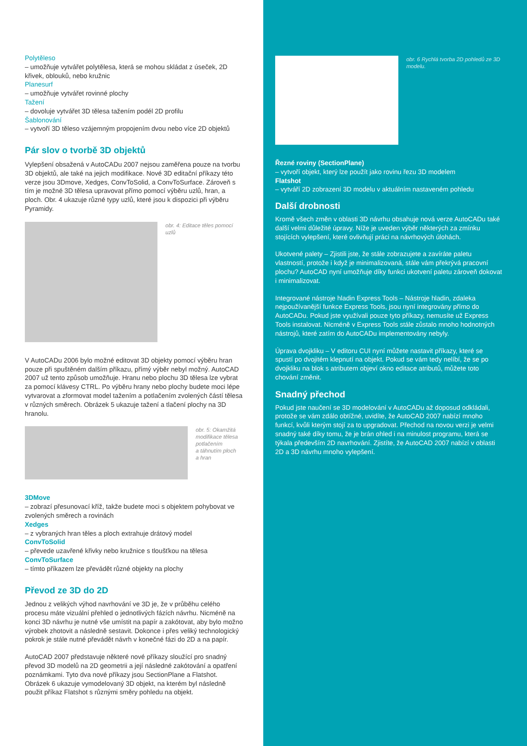Polytěleso
– umožňuje vytvářet polytělesa, která se mohou skládat z úseček, 2D křivek, oblouků, nebo kružnic
Planesurf
– umožňuje vytvářet rovinné plochy
Tažení
– dovoluje vytvářet 3D tělesa tažením podél 2D profilu
Šablonování
– vytvoří 3D těleso vzájemným propojením dvou nebo více 2D objektů
Pár slov o tvorbě 3D objektů
Vylepšení obsažená v AutoCADu 2007 nejsou zaměřena pouze na tvorbu 3D objektů, ale také na jejich modifikace. Nové 3D editační příkazy této verze jsou 3Dmove, Xedges, ConvToSolid, a ConvToSurface. Zároveň s tím je možné 3D tělesa upravovat přímo pomocí výběru uzlů, hran, a ploch. Obr. 4 ukazuje různé typy uzlů, které jsou k dispozici při výběru Pyramidy.
obr. 4: Editace těles pomocí uzlů
V AutoCADu 2006 bylo možné editovat 3D objekty pomocí výběru hran pouze při spuštěném dalším příkazu, přímý výběr nebyl možný. AutoCAD 2007 už tento způsob umožňuje. Hranu nebo plochu 3D tělesa lze vybrat za pomocí klávesy CTRL. Po výběru hrany nebo plochy budete moci lépe vytvarovat a zformovat model tažením a potlačením zvolených částí tělesa v různých směrech. Obrázek 5 ukazuje tažení a tlačení plochy na 3D hranolu.
obr. 5: Okamžitá
modifikace tělesa
potlačením
a táhnutím ploch
a hran
3DMove
– zobrazí přesunovací kříž, takže budete moci s objektem pohybovat ve zvolených směrech a rovinách
Xedges
– z vybraných hran těles a ploch extrahuje drátový model
ConvToSolid
– převede uzavřené křivky nebo kružnice s tloušťkou na tělesa
ConvToSurface
– tímto příkazem lze převádět různé objekty na plochy
Převod ze 3D do 2D
Jednou z velikých výhod navrhování ve 3D je, že v průběhu celého procesu máte vizuální přehled o jednotlivých fázích návrhu. Nicméně na konci 3D návrhu je nutné vše umístit na papír a zakótovat, aby bylo možno výrobek zhotovit a následně sestavit. Dokonce i přes veliký technologický pokrok je stále nutné převádět návrh v konečné fázi do 2D a na papír.
AutoCAD 2007 představuje některé nové příkazy sloužící pro snadný převod 3D modelů na 2D geometrii a její následné zakótování a opatření poznámkami. Tyto dva nové příkazy jsou SectionPlane a Flatshot. Obrázek 6 ukazuje vymodelovaný 3D objekt, na kterém byl následně použit příkaz Flatshot s různými směry pohledu na objekt.
obr. 6 Rychlá tvorba 2D pohledů ze 3D modelu.
Řezné roviny (SectionPlane)
– vytvoří objekt, který lze použít jako rovinu řezu 3D modelem
Flatshot
– vytváří 2D zobrazení 3D modelu v aktuálním nastaveném pohledu
Další drobnosti
Kromě všech změn v oblasti 3D návrhu obsahuje nová verze AutoCADu také další velmi důležité úpravy. Níže je uveden výběr některých za zmínku stojících vylepšení, které ovlivňují práci na návrhových úlohách.
Ukotvené palety – Zjistili jste, že stále zobrazujete a zavíráte paletu vlastností, protože i když je minimalizovaná, stále vám překrývá pracovní plochu? AutoCAD nyní umožňuje díky funkci ukotvení paletu zároveň dokovat i minimalizovat.
Integrované nástroje hladin Express Tools – Nástroje hladin, zdaleka nejpoužívanější funkce Express Tools, jsou nyní integrovány přímo do AutoCADu. Pokud jste využívali pouze tyto příkazy, nemusíte už Express Tools instalovat. Nicméně v Express Tools stále zůstalo mnoho hodnotných nástrojů, které zatím do AutoCADu implementovány nebyly.
Úprava dvojkliku – V editoru CUI nyní můžete nastavit příkazy, které se spustí po dvojitém klepnutí na objekt. Pokud se vám tedy nelíbí, že se po dvojkliku na blok s atributem objeví okno editace atributů, můžete toto chování změnit.
Snadný přechod
Pokud jste naučení se 3D modelování v AutoCADu až doposud odkládali, protože se vám zdálo obtížné, uvidíte, že AutoCAD 2007 nabízí mnoho funkcí, kvůli kterým stojí za to upgradovat. Přechod na novou verzi je velmi snadný také díky tomu, že je brán ohled i na minulost programu, která se týkala především 2D navrhování. Zjistíte, že AutoCAD 2007 nabízí v oblasti 2D a 3D návrhu mnoho vylepšení.